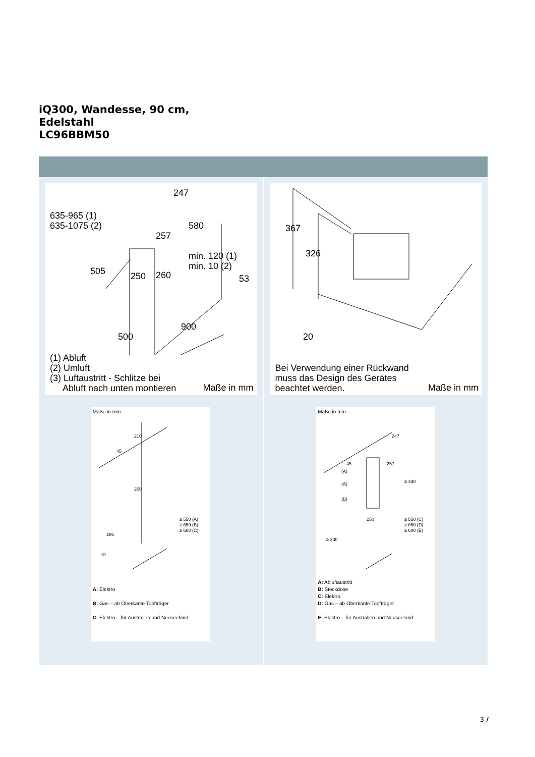iQ300, Wandesse, 90 cm,
Edelstahl
LC96BBM50
635-965 (1)
635-1075 (2)
505
247
580
257
250
260
min. 120 (1)
min. 10 (2)
53
900
500
(1) Abluft
(2) Umluft
(3) Luftaustritt - Schlitze bei
Abluft nach unten montieren
Maße in mm
Maße in mm
210
45
200
≥ 550 (A)
≥ 650 (B)
≥ 600 (C)
286
31
A: Elektro
B: Gas – ab Oberkante Topfträger
C: Elektro – für Australien und Neuseeland
367
326
20
Bei Verwendung einer Rückwand
muss das Design des Gerätes
beachtet werden.
Maße in mm
Maße in mm
247
257
45
(A)
(A)
(B)
≥ 430
250
≥ 550 (C)
≥ 650 (D)
≥ 600 (E)
≥ 330
A: Abluftaustritt
B: Steckdose
C: Elektro
D: Gas – ab Oberkante Topfträger
E: Elektro – für Australien und Neuseeland
3 /